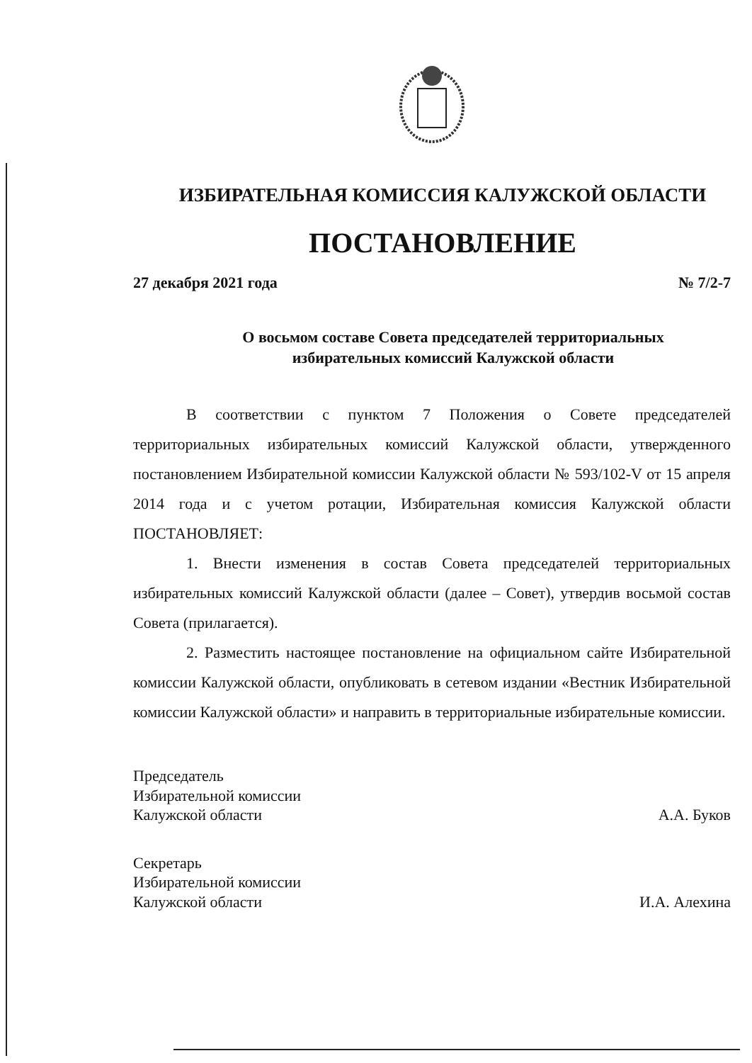ИЗБИРАТЕЛЬНАЯ КОМИССИЯ КАЛУЖСКОЙ ОБЛАСТИ
ПОСТАНОВЛЕНИЕ
27 декабря 2021 года № 7/2-7
О восьмом составе Совета председателей территориальных
избирательных комиссий Калужской области
В соответствии с пунктом 7 Положения о Совете председателей территориальных избирательных комиссий Калужской области, утвержденного постановлением Избирательной комиссии Калужской области № 593/102-V от 15 апреля 2014 года и с учетом ротации, Избирательная комиссия Калужской области ПОСТАНОВЛЯЕТ:
1. Внести изменения в состав Совета председателей территориальных избирательных комиссий Калужской области (далее – Совет), утвердив восьмой состав Совета (прилагается).
2. Разместить настоящее постановление на официальном сайте Избирательной комиссии Калужской области, опубликовать в сетевом издании «Вестник Избирательной комиссии Калужской области» и направить в территориальные избирательные комиссии.
Председатель
Избирательной комиссии
Калужской области
А.А. Буков
Секретарь
Избирательной комиссии
Калужской области
И.А. Алехина